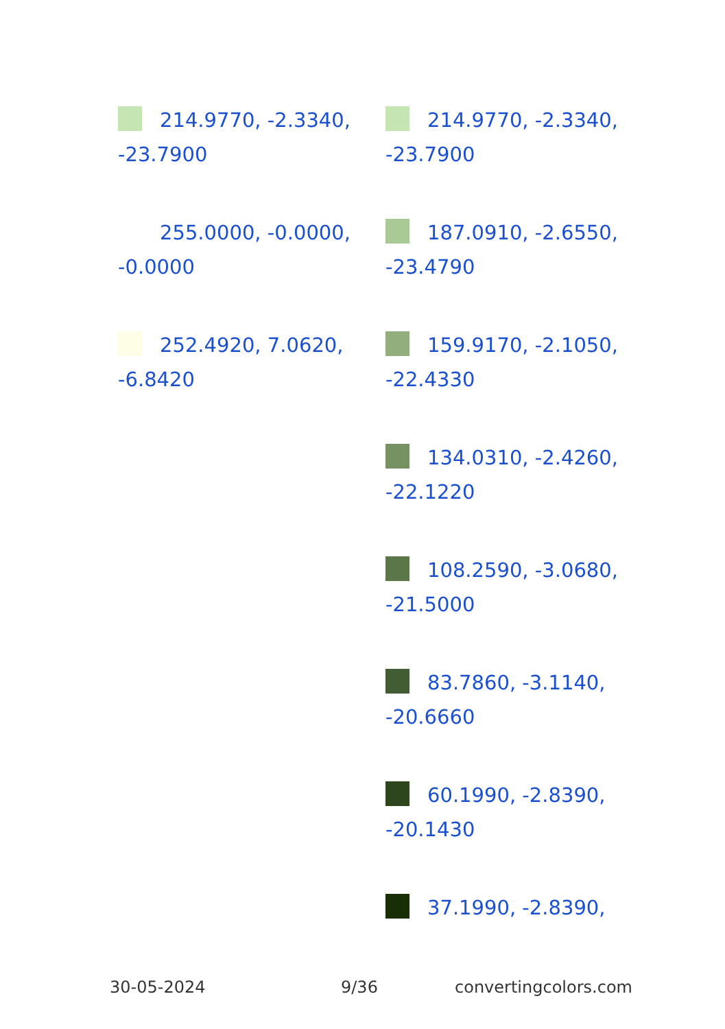214.9770, -2.3340, -23.7900
255.0000, -0.0000, -0.0000
252.4920, 7.0620, -6.8420
214.9770, -2.3340, -23.7900
187.0910, -2.6550, -23.4790
159.9170, -2.1050, -22.4330
134.0310, -2.4260, -22.1220
108.2590, -3.0680, -21.5000
83.7860, -3.1140, -20.6660
60.1990, -2.8390, -20.1430
37.1990, -2.8390,
30-05-2024 9/36 convertingcolors.com